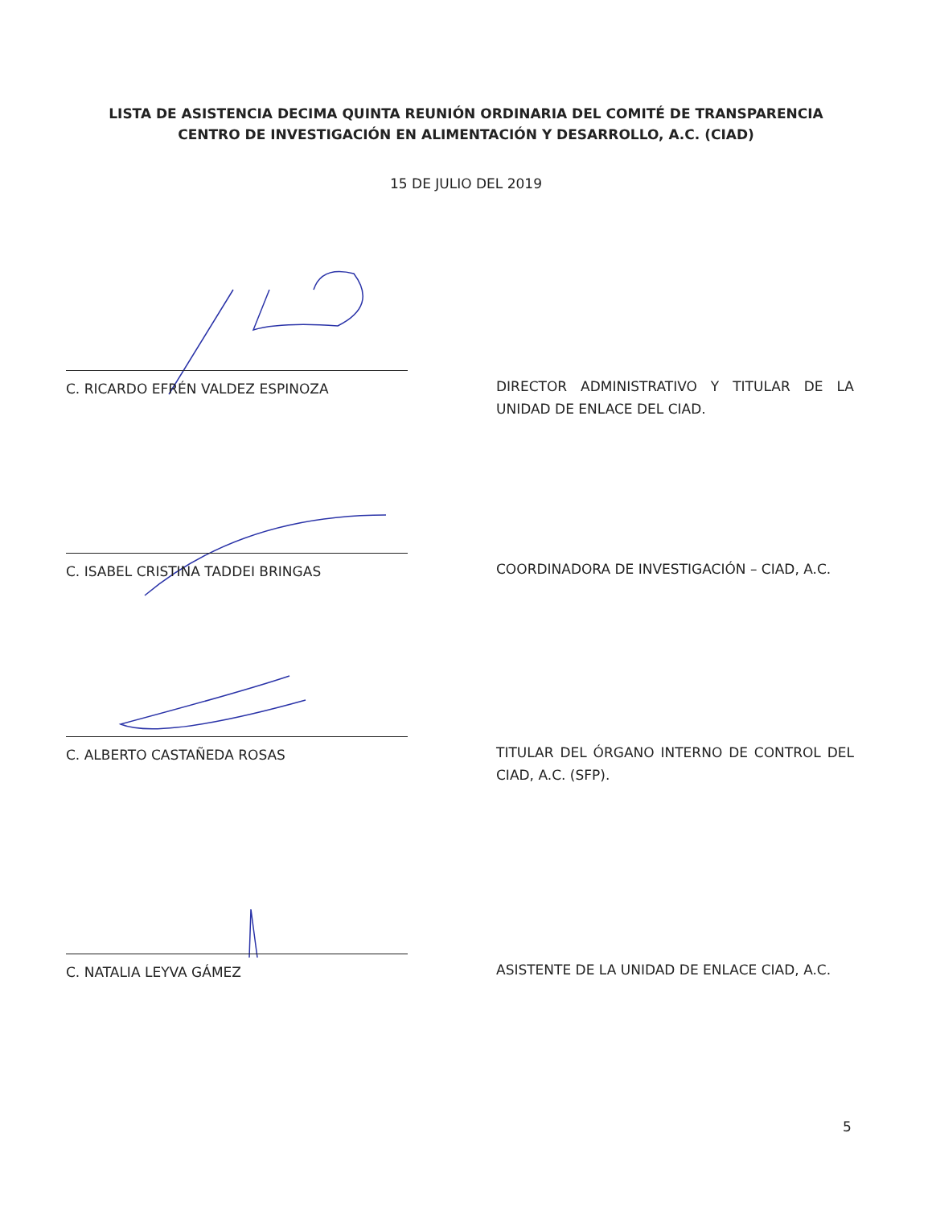LISTA DE ASISTENCIA DECIMA QUINTA REUNIÓN ORDINARIA DEL COMITÉ DE TRANSPARENCIA
CENTRO DE INVESTIGACIÓN EN ALIMENTACIÓN Y DESARROLLO, A.C. (CIAD)
15 DE JULIO DEL 2019
C. RICARDO EFRÉN VALDEZ ESPINOZA
DIRECTOR ADMINISTRATIVO Y TITULAR DE LA UNIDAD DE ENLACE DEL CIAD.
C. ISABEL CRISTINA TADDEI BRINGAS
COORDINADORA DE INVESTIGACIÓN – CIAD, A.C.
C. ALBERTO CASTAÑEDA ROSAS
TITULAR DEL ÓRGANO INTERNO DE CONTROL DEL CIAD, A.C. (SFP).
C. NATALIA LEYVA GÁMEZ
ASISTENTE DE LA UNIDAD DE ENLACE CIAD, A.C.
5